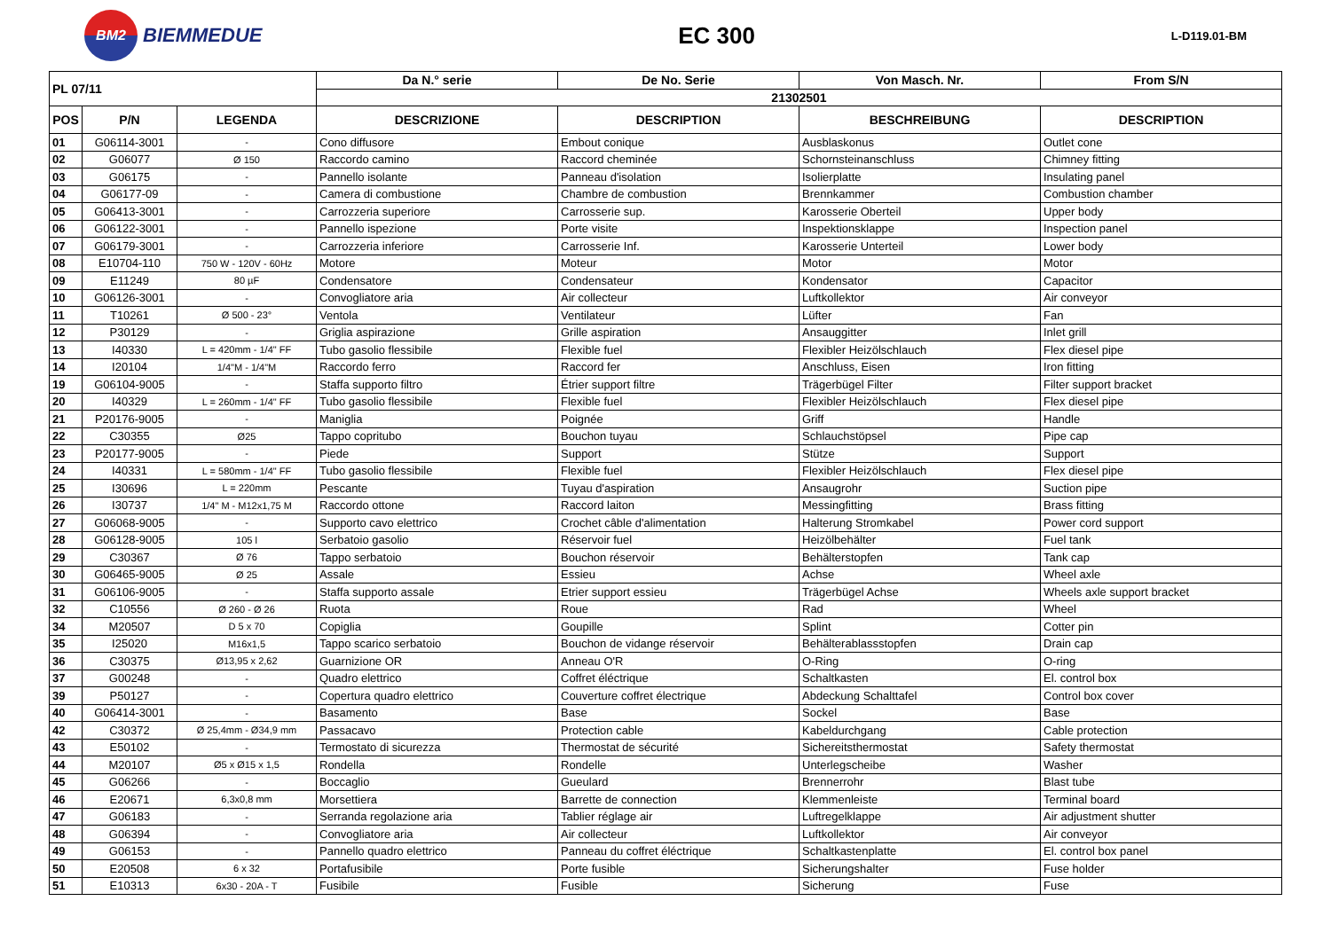BM2
BIEMMEDUE
EC 300
L-D119.01-BM
| PL 07/11 | | | Da N.° serie | De No. Serie | Von Masch. Nr. | From S/N |
| --- | --- | --- | --- | --- | --- | --- |
| | | | 21302501 | | | |
| POS | P/N | LEGENDA | DESCRIZIONE | DESCRIPTION | BESCHREIBUNG | DESCRIPTION |
| 01 | G06114-3001 | - | Cono diffusore | Embout conique | Ausblaskonus | Outlet cone |
| 02 | G06077 | Ø 150 | Raccordo camino | Raccord cheminée | Schornsteinanschluss | Chimney fitting |
| 03 | G06175 | - | Pannello isolante | Panneau d'isolation | Isolierplatte | Insulating panel |
| 04 | G06177-09 | - | Camera di combustione | Chambre de combustion | Brennkammer | Combustion chamber |
| 05 | G06413-3001 | - | Carrozzeria superiore | Carrosserie sup. | Karosserie Oberteil | Upper body |
| 06 | G06122-3001 | - | Pannello ispezione | Porte visite | Inspektionsklappe | Inspection panel |
| 07 | G06179-3001 | - | Carrozzeria inferiore | Carrosserie Inf. | Karosserie Unterteil | Lower body |
| 08 | E10704-110 | 750 W - 120V - 60Hz | Motore | Moteur | Motor | Motor |
| 09 | E11249 | 80 µF | Condensatore | Condensateur | Kondensator | Capacitor |
| 10 | G06126-3001 | - | Convogliatore aria | Air collecteur | Luftkollektor | Air conveyor |
| 11 | T10261 | Ø 500 - 23° | Ventola | Ventilateur | Lüfter | Fan |
| 12 | P30129 | - | Griglia aspirazione | Grille aspiration | Ansauggitter | Inlet grill |
| 13 | I40330 | L = 420mm - 1/4" FF | Tubo gasolio flessibile | Flexible fuel | Flexibler Heizölschlauch | Flex diesel pipe |
| 14 | I20104 | 1/4"M - 1/4"M | Raccordo ferro | Raccord fer | Anschluss, Eisen | Iron fitting |
| 19 | G06104-9005 | - | Staffa supporto filtro | Étrier support filtre | Trägerbügel Filter | Filter support bracket |
| 20 | I40329 | L = 260mm - 1/4" FF | Tubo gasolio flessibile | Flexible fuel | Flexibler Heizölschlauch | Flex diesel pipe |
| 21 | P20176-9005 | - | Maniglia | Poignée | Griff | Handle |
| 22 | C30355 | Ø25 | Tappo copritubo | Bouchon tuyau | Schlauchstöpsel | Pipe cap |
| 23 | P20177-9005 | - | Piede | Support | Stütze | Support |
| 24 | I40331 | L = 580mm - 1/4" FF | Tubo gasolio flessibile | Flexible fuel | Flexibler Heizölschlauch | Flex diesel pipe |
| 25 | I30696 | L = 220mm | Pescante | Tuyau d'aspiration | Ansaugrohr | Suction pipe |
| 26 | I30737 | 1/4" M - M12x1,75 M | Raccordo ottone | Raccord laiton | Messingfitting | Brass fitting |
| 27 | G06068-9005 | - | Supporto cavo elettrico | Crochet câble d'alimentation | Halterung Stromkabel | Power cord support |
| 28 | G06128-9005 | 105 l | Serbatoio gasolio | Réservoir fuel | Heizölbehälter | Fuel tank |
| 29 | C30367 | Ø 76 | Tappo serbatoio | Bouchon réservoir | Behälterstopfen | Tank cap |
| 30 | G06465-9005 | Ø 25 | Assale | Essieu | Achse | Wheel axle |
| 31 | G06106-9005 | - | Staffa supporto assale | Etrier support essieu | Trägerbügel Achse | Wheels axle support bracket |
| 32 | C10556 | Ø 260 - Ø 26 | Ruota | Roue | Rad | Wheel |
| 34 | M20507 | D 5 x 70 | Copiglia | Goupille | Splint | Cotter pin |
| 35 | I25020 | M16x1,5 | Tappo scarico serbatoio | Bouchon de vidange réservoir | Behälterablassstopfen | Drain cap |
| 36 | C30375 | Ø13,95 x 2,62 | Guarnizione OR | Anneau O'R | O-Ring | O-ring |
| 37 | G00248 | - | Quadro elettrico | Coffret éléctrique | Schaltkasten | El. control box |
| 39 | P50127 | - | Copertura quadro elettrico | Couverture coffret électrique | Abdeckung Schalttafel | Control box cover |
| 40 | G06414-3001 | - | Basamento | Base | Sockel | Base |
| 42 | C30372 | Ø 25,4mm - Ø34,9 mm | Passacavo | Protection cable | Kabeldurchgang | Cable protection |
| 43 | E50102 | - | Termostato di sicurezza | Thermostat de sécurité | Sichereitsthermostat | Safety thermostat |
| 44 | M20107 | Ø5 x Ø15 x 1,5 | Rondella | Rondelle | Unterlegscheibe | Washer |
| 45 | G06266 | - | Boccaglio | Gueulard | Brennerrohr | Blast tube |
| 46 | E20671 | 6,3x0,8 mm | Morsettiera | Barrette de connection | Klemmenleiste | Terminal board |
| 47 | G06183 | - | Serranda regolazione aria | Tablier réglage air | Luftregelklappe | Air adjustment shutter |
| 48 | G06394 | - | Convogliatore aria | Air collecteur | Luftkollektor | Air conveyor |
| 49 | G06153 | - | Pannello quadro elettrico | Panneau du coffret éléctrique | Schaltkastenplatte | El. control box panel |
| 50 | E20508 | 6 x 32 | Portafusibile | Porte fusible | Sicherungshalter | Fuse holder |
| 51 | E10313 | 6x30 - 20A - T | Fusibile | Fusible | Sicherung | Fuse |